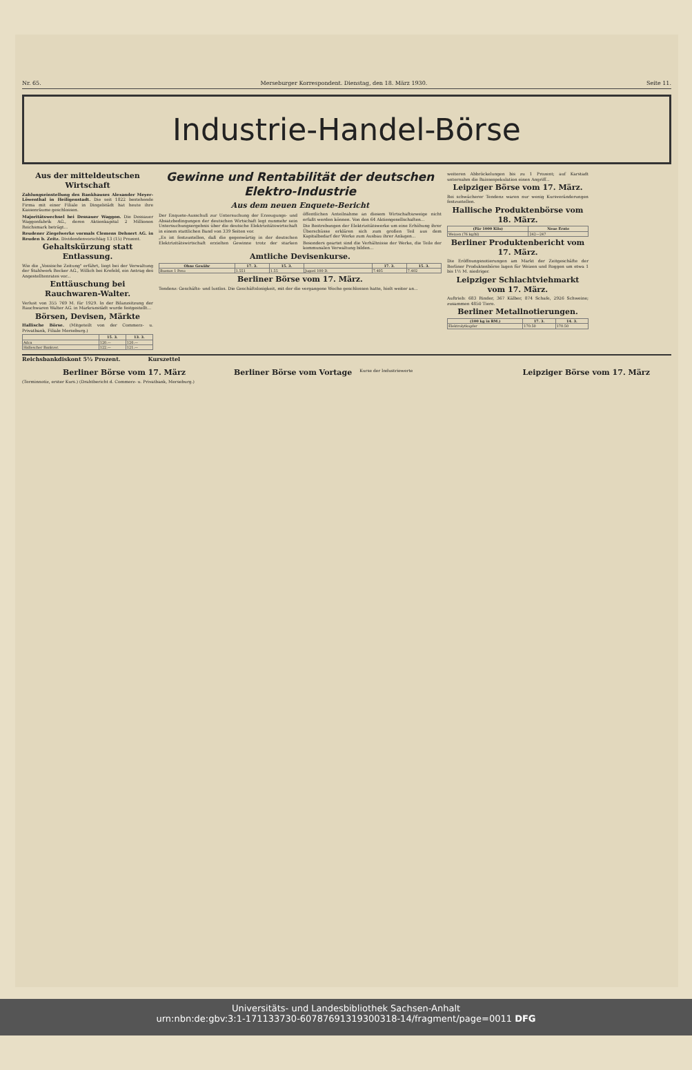Nr. 65. Merseburger Korrespondent. Dienstag, den 18. März 1930. Seite 11.
Industrie-Handel-Börse
Aus der mitteldeutschen Wirtschaft
Zahlungseinstellung des Bankhauses Alexander Meyer-Löwenthal in Heiligenstadt. Die seit 1822 bestehende Firma mit einer Filiale in Dingelstädt hat heute ihre Kassenräume geschlossen.
Majoritätswechsel bei Dessauer Waggon. Die Dessauer Waggonfabrik AG., deren Aktienkapital 2 Millionen Reichsmark beträgt...
Reudener Ziegelwerke vormals Clemens Dehnert AG. in Reuden b. Zeitz. Dividendenvorschlag 13 (15) Prozent.
Gehaltskürzung statt Entlassung.
Wie die „Vossische Zeitung" erfährt, liegt bei der Verwaltung der Stahlwerk Becker AG., Willich bei Krefeld, ein Antrag des Angestelltenrates vor...
Enttäuschung bei Rauchwaren-Walter.
Verlust von 355 769 M. für 1929. In der Bilanzsitzung der Rauchwaren Walter AG. in Markranstädt wurde festgestellt...
Börsen, Devisen, Märkte
Hallische Börse. (Mitgeteilt von der Commerz- u. Privatbank, Filiale Merseburg.)
| | 15. 3. | 13. 3. |
| --- | --- | --- |
| Adca | 120.— | 120.— |
| Hallescher Bankver. | 122.— | 121.— |
Gewinne und Rentabilität der deutschen Elektro-Industrie
Aus dem neuen Enquete-Bericht
Der Enquete-Ausschuß zur Untersuchung der Erzeugungs- und Absatzbedingungen der deutschen Wirtschaft legt nunmehr sein Untersuchungsergebnis über die deutsche Elektrizitätswirtschaft in einem stattlichen Band von 339 Seiten vor.
„Es ist festzustellen, daß die gegenwärtig in der deutschen Elektrizitätswirtschaft erzielten Gewinne trotz der starken öffentlichen Anteilnahme an diesem Wirtschaftszweige nicht erfaßt werden können. Von den 64 Aktiengesellschaften...
Die Bestrebungen der Elektrizitätswerke um eine Erhöhung ihrer Überschüsse erklären sich zum großen Teil aus dem Kapitalbedarf der Werke zum Ausbau ihrer Anlagen...
Besonders geartet sind die Verhältnisse der Werke, die Teile der kommunalen Verwaltung bilden...
Amtliche Devisenkurse.
| Ohne Gewähr | 17. 3. | 15. 3. | | 17. 3. | 15. 3. |
| --- | --- | --- | --- | --- | --- |
| Buenos 1 Peso | 1.551 | 1.55 | Jugosl 100 D. | 7.405 | 7.402 |
Berliner Börse vom 17. März.
Tendenz: Geschäfts- und lustlos. Die Geschäftslosigkeit, mit der die vergangene Woche geschlossen hatte, hielt weiter an...
weiteren Abbröckelungen bis zu 1 Prozent; auf Karstadt unternahm die Baissespekulation einen Angriff...
Leipziger Börse vom 17. März.
Bei schwächerer Tendenz waren nur wenig Kursveränderungen festzustellen.
Hallische Produktenbörse vom 18. März.
| (Für 1000 Kilo) | Neue Ernte |
| --- | --- |
| Weizen (76 kg/hl) | 242—247 |
Berliner Produktenbericht vom 17. März.
Die Eröffnungsnotierungen am Markt der Zeitgeschäfte der Berliner Produktenbörse lagen für Weizen und Roggen um etwa 1 bis 1½ M. niedriger.
Leipziger Schlachtviehmarkt vom 17. März.
Auftrieb: 683 Rinder, 367 Kälber, 874 Schafe, 2926 Schweine; zusammen 4850 Tiere.
Berliner Metallnotierungen.
| (100 kg in RM.) | 17. 3. | 14. 3. |
| --- | --- | --- |
| Elektrolytkupfer | 170.50 | 170.50 |
Reichsbankdiskont 5½ Prozent. Kurszettel
Berliner Börse vom 17. März
(Terminnotiz, erster Kurs.) (Drahtbericht d. Commerz- u. Privatbank, Merseburg.)
Berliner Börse vom Vortage
Kurse der Industriewerte
Leipziger Börse vom 17. März
Universitäts- und Landesbibliothek Sachsen-Anhalt
urn:nbn:de:gbv:3:1-171133730-60787691319300318-14/fragment/page=0011 DFG